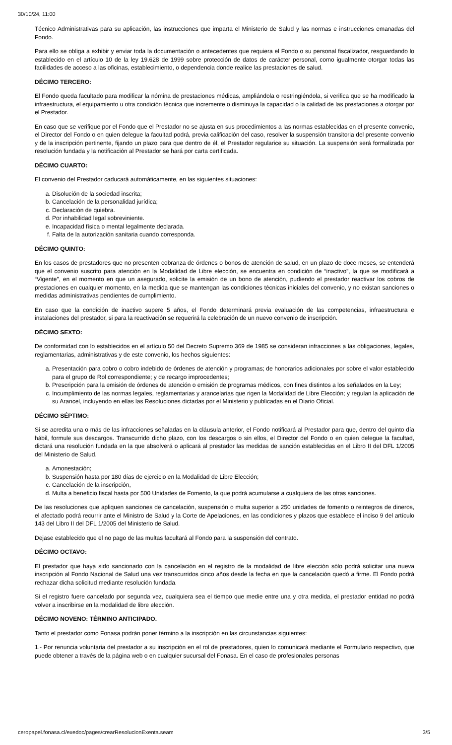30/10/24, 11:00
Técnico Administrativas para su aplicación, las instrucciones que imparta el Ministerio de Salud y las normas e instrucciones emanadas del Fondo.
Para ello se obliga a exhibir y enviar toda la documentación o antecedentes que requiera el Fondo o su personal fiscalizador, resguardando lo establecido en el artículo 10 de la ley 19.628 de 1999 sobre protección de datos de carácter personal, como igualmente otorgar todas las facilidades de acceso a las oficinas, establecimiento, o dependencia donde realice las prestaciones de salud.
DÉCIMO TERCERO:
El Fondo queda facultado para modificar la nómina de prestaciones médicas, ampliándola o restringiéndola, si verifica que se ha modificado la infraestructura, el equipamiento u otra condición técnica que incremente o disminuya la capacidad o la calidad de las prestaciones a otorgar por el Prestador.
En caso que se verifique por el Fondo que el Prestador no se ajusta en sus procedimientos a las normas establecidas en el presente convenio, el Director del Fondo o en quien delegue la facultad podrá, previa calificación del caso, resolver la suspensión transitoria del presente convenio y de la inscripción pertinente, fijando un plazo para que dentro de él, el Prestador regularice su situación. La suspensión será formalizada por resolución fundada y la notificación al Prestador se hará por carta certificada.
DÉCIMO CUARTO:
El convenio del Prestador caducará automáticamente, en las siguientes situaciones:
a. Disolución de la sociedad inscrita;
b. Cancelación de la personalidad jurídica;
c. Declaración de quiebra.
d. Por inhabilidad legal sobreviniente.
e. Incapacidad física o mental legalmente declarada.
f. Falta de la autorización sanitaria cuando corresponda.
DÉCIMO QUINTO:
En los casos de prestadores que no presenten cobranza de órdenes o bonos de atención de salud, en un plazo de doce meses, se entenderá que el convenio suscrito para atención en la Modalidad de Libre elección, se encuentra en condición de “inactivo”, la que se modificará a “Vigente”, en el momento en que un asegurado, solicite la emisión de un bono de atención, pudiendo el prestador reactivar los cobros de prestaciones en cualquier momento, en la medida que se mantengan las condiciones técnicas iniciales del convenio, y no existan sanciones o medidas administrativas pendientes de cumplimiento.
En caso que la condición de inactivo supere 5 años, el Fondo determinará previa evaluación de las competencias, infraestructura e instalaciones del prestador, si para la reactivación se requerirá la celebración de un nuevo convenio de inscripción.
DÉCIMO SEXTO:
De conformidad con lo establecidos en el artículo 50 del Decreto Supremo 369 de 1985 se consideran infracciones a las obligaciones, legales, reglamentarias, administrativas y de este convenio, los hechos siguientes:
a. Presentación para cobro o cobro indebido de órdenes de atención y programas; de honorarios adicionales por sobre el valor establecido para el grupo de Rol correspondiente; y de recargo improcedentes;
b. Prescripción para la emisión de órdenes de atención o emisión de programas médicos, con fines distintos a los señalados en la Ley;
c. Incumplimiento de las normas legales, reglamentarias y arancelarias que rigen la Modalidad de Libre Elección; y regulan la aplicación de su Arancel, incluyendo en ellas las Resoluciones dictadas por el Ministerio y publicadas en el Diario Oficial.
DÉCIMO SÉPTIMO:
Si se acredita una o más de las infracciones señaladas en la cláusula anterior, el Fondo notificará al Prestador para que, dentro del quinto día hábil, formule sus descargos. Transcurrido dicho plazo, con los descargos o sin ellos, el Director del Fondo o en quien delegue la facultad, dictará una resolución fundada en la que absolverá o aplicará al prestador las medidas de sanción establecidas en el Libro II del DFL 1/2005 del Ministerio de Salud.
a. Amonestación;
b. Suspensión hasta por 180 días de ejercicio en la Modalidad de Libre Elección;
c. Cancelación de la inscripción,
d. Multa a beneficio fiscal hasta por 500 Unidades de Fomento, la que podrá acumularse a cualquiera de las otras sanciones.
De las resoluciones que apliquen sanciones de cancelación, suspensión o multa superior a 250 unidades de fomento o reintegros de dineros, el afectado podrá recurrir ante el Ministro de Salud y la Corte de Apelaciones, en las condiciones y plazos que establece el inciso 9 del artículo 143 del Libro II del DFL 1/2005 del Ministerio de Salud.
Dejase establecido que el no pago de las multas facultará al Fondo para la suspensión del contrato.
DÉCIMO OCTAVO:
El prestador que haya sido sancionado con la cancelación en el registro de la modalidad de libre elección sólo podrá solicitar una nueva inscripción al Fondo Nacional de Salud una vez transcurridos cinco años desde la fecha en que la cancelación quedó a firme. El Fondo podrá rechazar dicha solicitud mediante resolución fundada.
Si el registro fuere cancelado por segunda vez, cualquiera sea el tiempo que medie entre una y otra medida, el prestador entidad no podrá volver a inscribirse en la modalidad de libre elección.
DÉCIMO NOVENO: TÉRMINO ANTICIPADO.
Tanto el prestador como Fonasa podrán poner término a la inscripción en las circunstancias siguientes:
1.- Por renuncia voluntaria del prestador a su inscripción en el rol de prestadores, quien lo comunicará mediante el Formulario respectivo, que puede obtener a través de la página web o en cualquier sucursal del Fonasa. En el caso de profesionales personas
ceropapel.fonasa.cl/exedoc/pages/crearResolucionExenta.seam 3/5